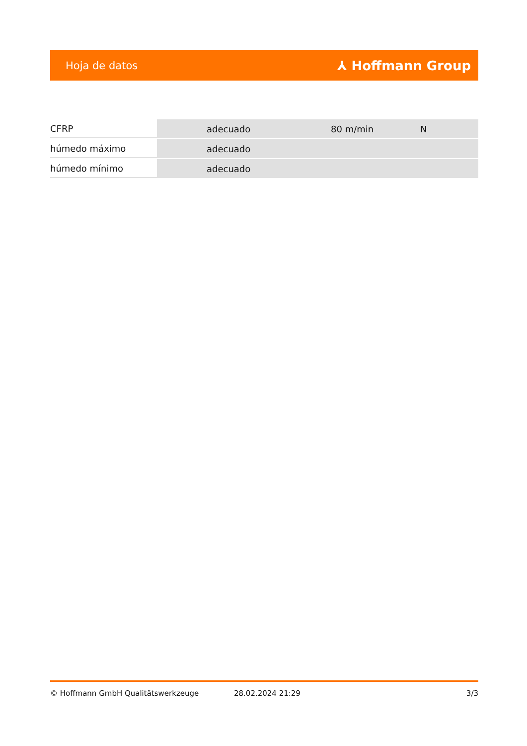Hoja de datos ⅄ Hoffmann Group
| CFRP | adecuado | 80 m/min | N |
| húmedo máximo | adecuado | | |
| húmedo mínimo | adecuado | | |
© Hoffmann GmbH Qualitätswerkzeuge 28.02.2024 21:29 3/3